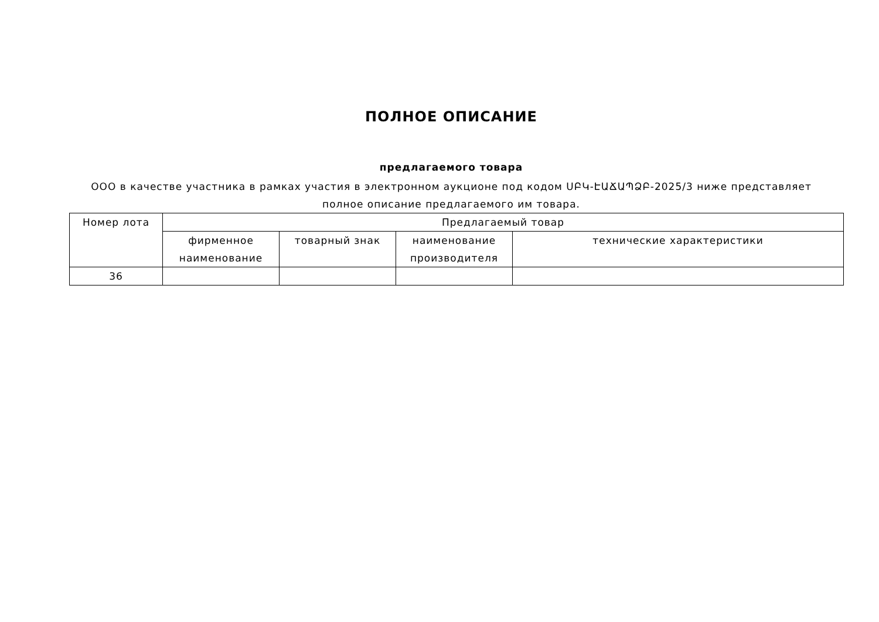ПОЛНОЕ ОПИСАНИЕ
предлагаемого товара
ООО в качестве участника в рамках участия в электронном аукционе под кодом ՍԲԿ-ԷԱՃԱՊՁԲ-2025/3 ниже представляет полное описание предлагаемого им товара.
| Номер лота | Предлагаемый товар | | | |
| --- | --- | --- | --- | --- |
| | фирменное наименование | товарный знак | наименование производителя | технические характеристики |
| 36 | | | | |